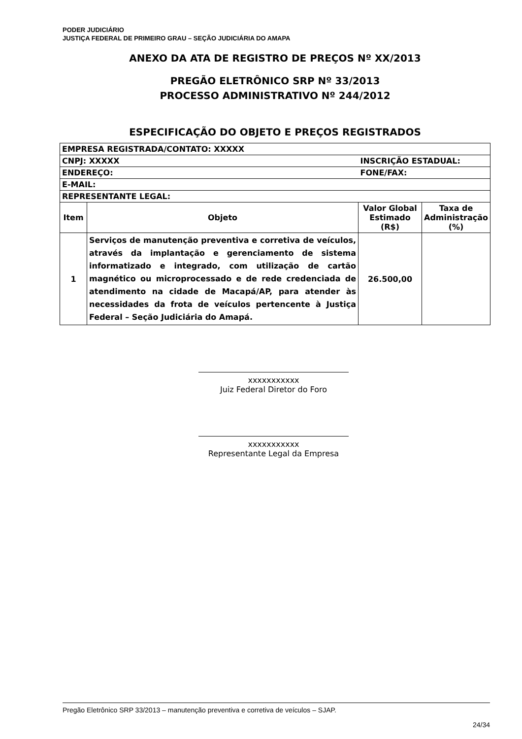PODER JUDICIÁRIO
JUSTIÇA FEDERAL DE PRIMEIRO GRAU – SEÇÃO JUDICIÁRIA DO AMAPA
ANEXO DA ATA DE REGISTRO DE PREÇOS Nº XX/2013
PREGÃO ELETRÔNICO SRP Nº 33/2013
PROCESSO ADMINISTRATIVO Nº 244/2012
ESPECIFICAÇÃO DO OBJETO E PREÇOS REGISTRADOS
| EMPRESA REGISTRADA/CONTATO: XXXXX | | | |
| CNPJ: XXXXX | | INSCRIÇÃO ESTADUAL: | |
| ENDEREÇO: | | FONE/FAX: | |
| E-MAIL: | | | |
| REPRESENTANTE LEGAL: | | | |
| Item | Objeto | Valor Global Estimado (R$) | Taxa de Administração (%) |
| 1 | Serviços de manutenção preventiva e corretiva de veículos, através da implantação e gerenciamento de sistema informatizado e integrado, com utilização de cartão magnético ou microprocessado e de rede credenciada de atendimento na cidade de Macapá/AP, para atender às necessidades da frota de veículos pertencente à Justiça Federal – Seção Judiciária do Amapá. | 26.500,00 | |
xxxxxxxxxxx
Juiz Federal Diretor do Foro
xxxxxxxxxxx
Representante Legal da Empresa
Pregão Eletrônico SRP 33/2013 – manutenção preventiva e corretiva de veículos – SJAP.
24/34